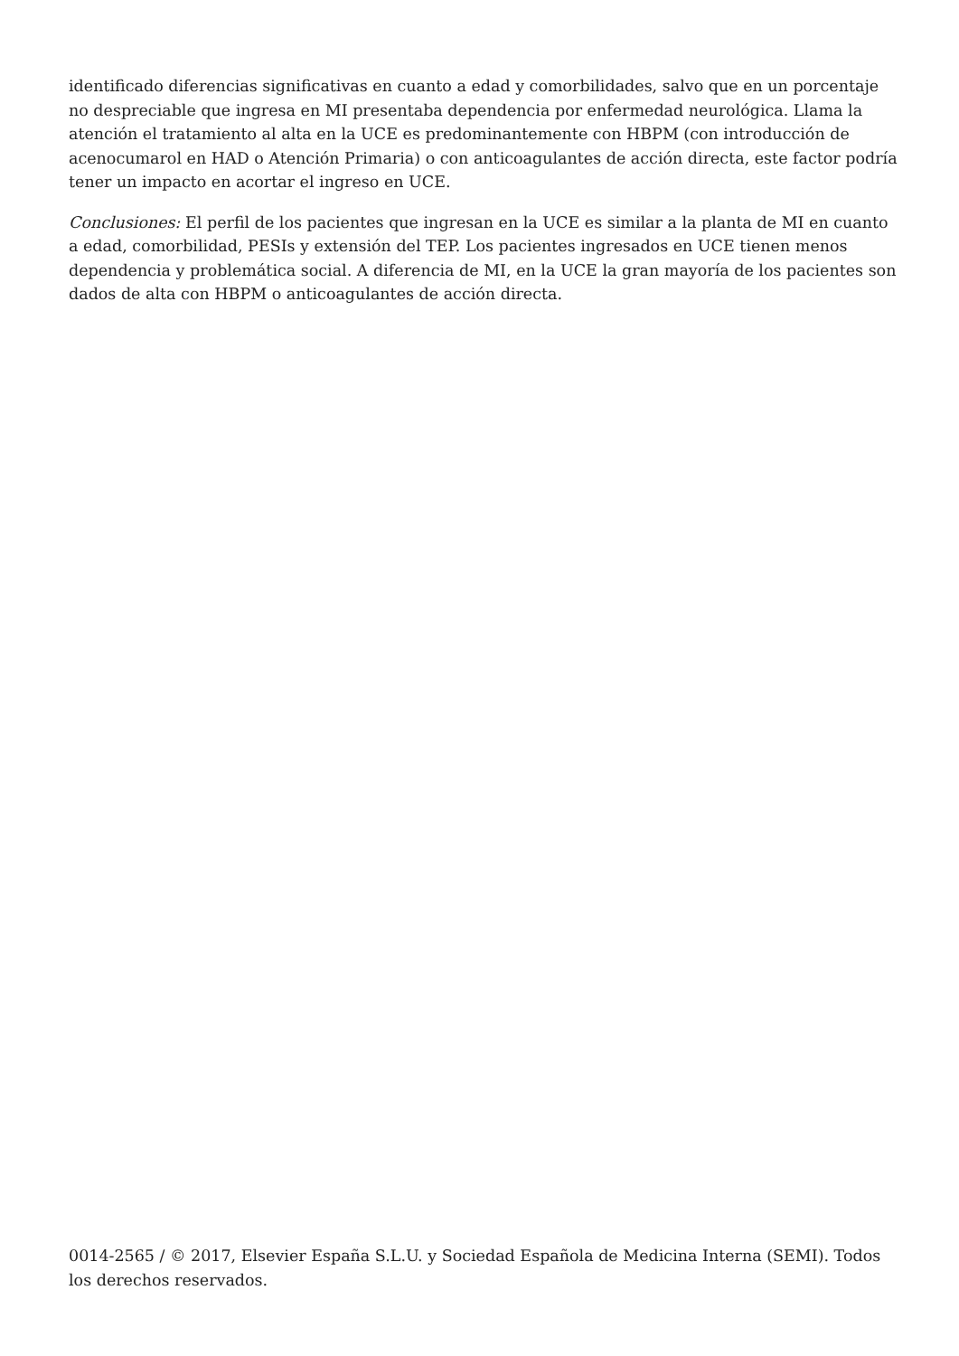identificado diferencias significativas en cuanto a edad y comorbilidades, salvo que en un porcentaje no despreciable que ingresa en MI presentaba dependencia por enfermedad neurológica. Llama la atención el tratamiento al alta en la UCE es predominantemente con HBPM (con introducción de acenocumarol en HAD o Atención Primaria) o con anticoagulantes de acción directa, este factor podría tener un impacto en acortar el ingreso en UCE.
Conclusiones: El perfil de los pacientes que ingresan en la UCE es similar a la planta de MI en cuanto a edad, comorbilidad, PESIs y extensión del TEP. Los pacientes ingresados en UCE tienen menos dependencia y problemática social. A diferencia de MI, en la UCE la gran mayoría de los pacientes son dados de alta con HBPM o anticoagulantes de acción directa.
0014-2565 / © 2017, Elsevier España S.L.U. y Sociedad Española de Medicina Interna (SEMI). Todos los derechos reservados.